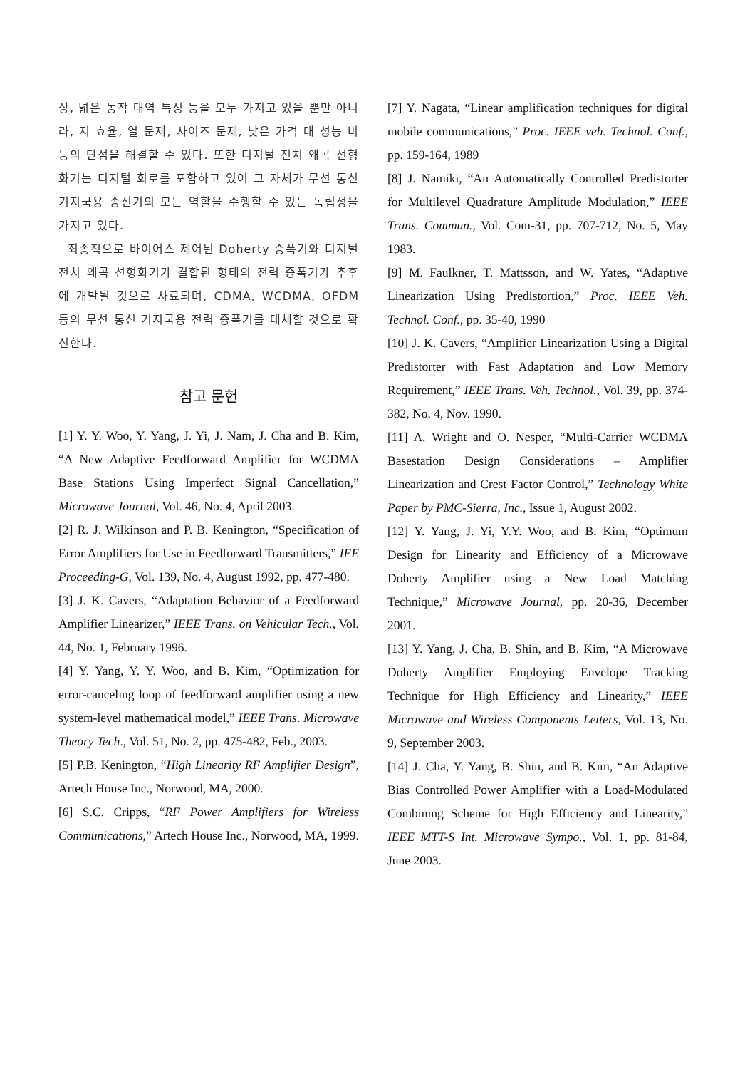상, 넓은 동작 대역 특성 등을 모두 가지고 있을 뿐만 아니라, 저 효율, 열 문제, 사이즈 문제, 낮은 가격 대 성능 비 등의 단점을 해결할 수 있다. 또한 디지털 전치 왜곡 선형화기는 디지털 회로를 포함하고 있어 그 자체가 무선 통신 기지국용 송신기의 모든 역할을 수행할 수 있는 독립성을 가지고 있다.
최종적으로 바이어스 제어된 Doherty 증폭기와 디지털 전치 왜곡 선형화기가 결합된 형태의 전력 증폭기가 추후에 개발될 것으로 사료되며, CDMA, WCDMA, OFDM 등의 무선 통신 기지국용 전력 증폭기를 대체할 것으로 확신한다.
참고 문헌
[1] Y. Y. Woo, Y. Yang, J. Yi, J. Nam, J. Cha and B. Kim, “A New Adaptive Feedforward Amplifier for WCDMA Base Stations Using Imperfect Signal Cancellation,” Microwave Journal, Vol. 46, No. 4, April 2003.
[2] R. J. Wilkinson and P. B. Kenington, “Specification of Error Amplifiers for Use in Feedforward Transmitters,” IEE Proceeding-G, Vol. 139, No. 4, August 1992, pp. 477-480.
[3] J. K. Cavers, “Adaptation Behavior of a Feedforward Amplifier Linearizer,” IEEE Trans. on Vehicular Tech., Vol. 44, No. 1, February 1996.
[4] Y. Yang, Y. Y. Woo, and B. Kim, “Optimization for error-canceling loop of feedforward amplifier using a new system-level mathematical model,” IEEE Trans. Microwave Theory Tech., Vol. 51, No. 2, pp. 475-482, Feb., 2003.
[5] P.B. Kenington, “High Linearity RF Amplifier Design”, Artech House Inc., Norwood, MA, 2000.
[6] S.C. Cripps, “RF Power Amplifiers for Wireless Communications,” Artech House Inc., Norwood, MA, 1999.
[7] Y. Nagata, “Linear amplification techniques for digital mobile communications,” Proc. IEEE veh. Technol. Conf., pp. 159-164, 1989
[8] J. Namiki, “An Automatically Controlled Predistorter for Multilevel Quadrature Amplitude Modulation,” IEEE Trans. Commun., Vol. Com-31, pp. 707-712, No. 5, May 1983.
[9] M. Faulkner, T. Mattsson, and W. Yates, “Adaptive Linearization Using Predistortion,” Proc. IEEE Veh. Technol. Conf., pp. 35-40, 1990
[10] J. K. Cavers, “Amplifier Linearization Using a Digital Predistorter with Fast Adaptation and Low Memory Requirement,” IEEE Trans. Veh. Technol., Vol. 39, pp. 374-382, No. 4, Nov. 1990.
[11] A. Wright and O. Nesper, “Multi-Carrier WCDMA Basestation Design Considerations – Amplifier Linearization and Crest Factor Control,” Technology White Paper by PMC-Sierra, Inc., Issue 1, August 2002.
[12] Y. Yang, J. Yi, Y.Y. Woo, and B. Kim, “Optimum Design for Linearity and Efficiency of a Microwave Doherty Amplifier using a New Load Matching Technique,” Microwave Journal, pp. 20-36, December 2001.
[13] Y. Yang, J. Cha, B. Shin, and B. Kim, “A Microwave Doherty Amplifier Employing Envelope Tracking Technique for High Efficiency and Linearity,” IEEE Microwave and Wireless Components Letters, Vol. 13, No. 9, September 2003.
[14] J. Cha, Y. Yang, B. Shin, and B. Kim, “An Adaptive Bias Controlled Power Amplifier with a Load-Modulated Combining Scheme for High Efficiency and Linearity,” IEEE MTT-S Int. Microwave Sympo., Vol. 1, pp. 81-84, June 2003.